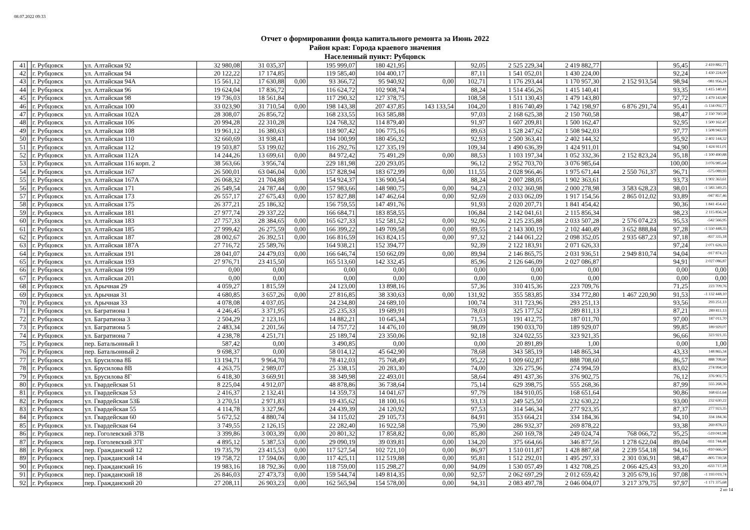08.07.2022 09:33
Отчет о формировании фонда капитального ремонта за Июнь 2022
Район края: Города краевого значения
Населенный пункт: Рубцовск
| 41 | | г. Рубцовск | ул. Алтайская 92 | 32 980,08 | 31 035,37 | | 195 999,07 | 180 421,95 | | 92,05 | 2 525 229,34 | 2 419 882,77 | | 95,45 | 2 419 882,77 |
| 42 | | г. Рубцовск | ул. Алтайская 94 | 20 122,22 | 17 174,85 | | 119 585,40 | 104 400,17 | | 87,11 | 1 541 052,01 | 1 430 224,00 | | 92,24 | 1 430 224,00 |
| 43 | | г. Рубцовск | ул. Алтайская 94А | 15 561,12 | 17 630,88 | 0,00 | 93 366,72 | 95 940,92 | 0,00 | 102,71 | 1 176 293,44 | 1 170 957,30 | 2 152 913,54 | 98,94 | -981 956,24 |
| 44 | | г. Рубцовск | ул. Алтайская 96 | 19 624,04 | 17 836,72 | | 116 624,72 | 102 908,74 | | 88,24 | 1 514 456,26 | 1 415 140,41 | | 93,35 | 1 415 140,41 |
| 45 | | г. Рубцовск | ул. Алтайская 98 | 19 736,03 | 18 561,84 | | 117 290,32 | 127 378,75 | | 108,58 | 1 511 130,43 | 1 479 143,80 | | 97,72 | 1 479 143,80 |
| 46 | | г. Рубцовск | ул. Алтайская 100 | 33 023,90 | 31 710,54 | 0,00 | 198 143,38 | 207 437,85 | 143 133,54 | 104,20 | 1 816 740,49 | 1 742 198,97 | 6 876 291,74 | 95,41 | -5 134 092,77 |
| 47 | | г. Рубцовск | ул. Алтайская 102А | 28 308,07 | 26 856,72 | | 168 233,55 | 163 585,88 | | 97,03 | 2 168 625,38 | 2 150 760,58 | | 98,47 | 2 150 760,58 |
| 48 | | г. Рубцовск | ул. Алтайская 106 | 20 994,28 | 22 310,28 | | 124 768,32 | 114 879,40 | | 91,97 | 1 607 209,81 | 1 500 162,47 | | 92,95 | 1 500 162,47 |
| 49 | | г. Рубцовск | ул. Алтайская 108 | 19 961,12 | 16 380,63 | | 118 907,42 | 106 775,16 | | 89,63 | 1 528 247,62 | 1 508 942,03 | | 97,77 | 1 508 942,03 |
| 50 | | г. Рубцовск | ул. Алтайская 110 | 32 660,69 | 31 938,41 | | 194 100,99 | 180 456,32 | | 92,93 | 2 500 363,41 | 2 402 144,32 | | 95,92 | 2 402 144,32 |
| 51 | | г. Рубцовск | ул. Алтайская 112 | 19 503,87 | 53 199,02 | | 116 292,76 | 127 335,19 | | 109,34 | 1 490 636,39 | 1 424 911,01 | | 94,90 | 1 424 911,01 |
| 52 | | г. Рубцовск | ул. Алтайская 112А | 14 244,26 | 13 699,61 | 0,00 | 84 972,42 | 75 491,29 | 0,00 | 88,53 | 1 103 197,34 | 1 052 332,36 | 2 152 823,24 | 95,18 | -1 100 490,88 |
| 53 | | г. Рубцовск | ул. Алтайская 116 корп. 2 | 38 563,66 | 3 956,74 | | 229 181,98 | 220 293,05 | | 96,12 | 2 952 703,70 | 3 076 985,64 | | 100,00 | 3 076 985,64 |
| 54 | | г. Рубцовск | ул. Алтайская 167 | 26 500,01 | 63 046,04 | 0,00 | 157 828,94 | 183 672,99 | 0,00 | 111,55 | 2 028 966,46 | 1 975 671,44 | 2 550 761,37 | 96,71 | -575 089,93 |
| 55 | | г. Рубцовск | ул. Алтайская 167А | 26 068,32 | 21 704,88 | | 154 924,37 | 136 900,54 | | 88,24 | 2 007 288,05 | 1 902 363,61 | | 93,73 | 1 902 363,61 |
| 56 | | г. Рубцовск | ул. Алтайская 171 | 26 549,54 | 24 787,44 | 0,00 | 157 983,66 | 148 980,75 | 0,00 | 94,23 | 2 032 360,98 | 2 000 278,98 | 3 583 628,23 | 98,01 | -1 583 349,25 |
| 57 | | г. Рубцовск | ул. Алтайская 173 | 26 557,17 | 27 675,43 | 0,00 | 157 827,88 | 147 462,64 | 0,00 | 92,69 | 2 033 062,09 | 1 917 154,56 | 2 865 012,02 | 93,89 | -947 857,46 |
| 58 | | г. Рубцовск | ул. Алтайская 175 | 26 377,21 | 25 186,32 | | 156 759,55 | 147 491,76 | | 91,93 | 2 020 207,71 | 1 841 454,42 | | 90,36 | 1 841 454,42 |
| 59 | | г. Рубцовск | ул. Алтайская 181 | 27 977,74 | 29 337,22 | | 166 684,71 | 183 858,55 | | 106,84 | 2 142 041,61 | 2 115 856,34 | | 98,23 | 2 115 856,34 |
| 60 | | г. Рубцовск | ул. Алтайская 183 | 27 757,33 | 28 384,65 | 0,00 | 165 627,33 | 152 581,52 | 0,00 | 92,06 | 2 125 235,88 | 2 033 507,28 | 2 576 074,23 | 95,53 | -542 566,95 |
| 61 | | г. Рубцовск | ул. Алтайская 185 | 27 999,42 | 26 275,59 | 0,00 | 166 399,22 | 149 709,58 | 0,00 | 89,55 | 2 143 300,19 | 2 102 440,49 | 3 652 888,84 | 97,28 | -1 550 448,35 |
| 62 | | г. Рубцовск | ул. Алтайская 187 | 28 002,67 | 26 392,51 | 0,00 | 166 816,59 | 163 824,15 | 0,00 | 97,32 | 2 144 061,22 | 2 098 352,05 | 2 935 687,23 | 97,18 | -837 335,18 |
| 63 | | г. Рубцовск | ул. Алтайская 187А | 27 716,72 | 25 589,76 | | 164 938,21 | 152 394,77 | | 92,39 | 2 122 183,91 | 2 071 626,33 | | 97,24 | 2 071 626,33 |
| 64 | | г. Рубцовск | ул. Алтайская 191 | 28 041,07 | 24 479,03 | 0,00 | 166 646,74 | 150 662,09 | 0,00 | 89,94 | 2 146 865,75 | 2 031 936,51 | 2 949 810,74 | 94,04 | -917 874,23 |
| 65 | | г. Рубцовск | ул. Алтайская 193 | 27 976,71 | 23 415,50 | | 165 513,60 | 142 332,45 | | 85,96 | 2 126 646,09 | 2 027 086,87 | | 94,91 | 2 027 086,87 |
| 66 | | г. Рубцовск | ул. Алтайская 199 | 0,00 | 0,00 | | 0,00 | 0,00 | | 0,00 | 0,00 | 0,00 | | 0,00 | 0,00 |
| 67 | | г. Рубцовск | ул. Алтайская 201 | 0,00 | 0,00 | | 0,00 | 0,00 | | 0,00 | 0,00 | 0,00 | | 0,00 | 0,00 |
| 68 | | г. Рубцовск | ул. Арычная 29 | 4 059,27 | 1 815,59 | | 24 123,00 | 13 898,16 | | 57,36 | 310 415,36 | 223 709,76 | | 71,25 | 223 709,76 |
| 69 | | г. Рубцовск | ул. Арычная 31 | 4 680,85 | 3 657,26 | 0,00 | 27 816,85 | 38 330,63 | 0,00 | 131,92 | 355 583,85 | 334 772,80 | 1 467 220,90 | 91,53 | -1 132 448,10 |
| 70 | | г. Рубцовск | ул. Арычная 33 | 4 078,08 | 4 037,05 | | 24 234,80 | 24 689,10 | | 100,74 | 311 723,96 | 293 251,13 | | 93,56 | 293 251,13 |
| 71 | | г. Рубцовск | ул. Багратиона 1 | 4 246,45 | 3 371,95 | | 25 235,33 | 19 689,91 | | 78,03 | 325 177,52 | 289 811,13 | | 87,21 | 289 811,13 |
| 72 | | г. Рубцовск | ул. Багратиона 3 | 2 504,29 | 2 123,16 | | 14 882,21 | 10 645,34 | | 71,53 | 191 412,75 | 187 011,70 | | 97,00 | 187 011,70 |
| 73 | | г. Рубцовск | ул. Багратиона 5 | 2 483,34 | 2 201,56 | | 14 757,72 | 14 476,10 | | 98,09 | 190 033,70 | 189 929,07 | | 99,85 | 189 929,07 |
| 74 | | г. Рубцовск | ул. Багратиона 7 | 4 238,78 | 4 251,71 | | 25 189,74 | 23 350,06 | | 92,18 | 324 022,55 | 323 921,35 | | 96,66 | 323 921,35 |
| 75 | | г. Рубцовск | пер. Батальонный 1 | 587,42 | 0,00 | | 3 490,85 | 0,00 | | 0,00 | 20 891,89 | 1,00 | | 0,00 | 1,00 |
| 76 | | г. Рубцовск | пер. Батальонный 2 | 9 698,37 | 0,00 | | 58 014,12 | 45 642,90 | | 78,68 | 343 585,19 | 148 865,34 | | 43,33 | 148 865,34 |
| 77 | | г. Рубцовск | ул. Брусилова 8Б | 13 194,71 | 9 964,70 | | 78 412,03 | 75 768,49 | | 95,22 | 1 009 602,87 | 888 708,60 | | 86,57 | 888 708,60 |
| 78 | | г. Рубцовск | ул. Брусилова 8В | 4 263,75 | 2 989,07 | | 25 338,15 | 20 283,30 | | 74,00 | 326 275,96 | 274 994,59 | | 83,02 | 274 994,59 |
| 79 | | г. Рубцовск | ул. Брусилова 8Г | 6 418,30 | 3 669,91 | | 38 349,98 | 22 493,01 | | 58,64 | 491 437,36 | 376 902,75 | | 76,12 | 376 902,75 |
| 80 | | г. Рубцовск | ул. Гвардейская 51 | 8 225,04 | 4 912,07 | | 48 878,86 | 36 738,64 | | 75,14 | 629 398,75 | 555 268,36 | | 87,99 | 555 268,36 |
| 81 | | г. Рубцовск | ул. Гвардейская 53 | 2 416,37 | 2 132,41 | | 14 359,73 | 14 041,67 | | 97,79 | 184 910,05 | 168 651,64 | | 90,86 | 168 651,64 |
| 82 | | г. Рубцовск | ул. Гвардейская 53Б | 3 270,51 | 2 971,83 | | 19 435,62 | 18 100,16 | | 93,13 | 249 525,50 | 232 630,22 | | 93,00 | 232 630,22 |
| 83 | | г. Рубцовск | ул. Гвардейская 55 | 4 114,78 | 3 327,96 | | 24 439,39 | 24 120,92 | | 97,53 | 314 546,34 | 277 923,35 | | 87,37 | 277 923,35 |
| 84 | | г. Рубцовск | ул. Гвардейская 60 | 5 672,52 | 4 880,74 | | 34 115,02 | 29 105,73 | | 84,91 | 353 664,21 | 334 184,36 | | 94,10 | 334 184,36 |
| 85 | | г. Рубцовск | ул. Гвардейская 64 | 3 749,55 | 2 126,15 | | 22 282,40 | 16 922,58 | | 75,90 | 286 932,37 | 269 878,22 | | 93,38 | 269 878,22 |
| 86 | | г. Рубцовск | пер. Гоголевский 37В | 3 399,86 | 3 003,39 | 0,00 | 20 801,32 | 17 858,82 | 0,00 | 85,80 | 260 169,78 | 249 024,74 | 768 066,72 | 95,25 | -519 041,98 |
| 87 | | г. Рубцовск | пер. Гоголевский 37Г | 4 895,12 | 5 387,53 | 0,00 | 29 090,19 | 39 039,81 | 0,00 | 134,20 | 375 664,66 | 346 877,56 | 1 278 622,04 | 89,04 | -931 744,48 |
| 88 | | г. Рубцовск | пер. Гражданский 12 | 19 735,79 | 23 415,53 | 0,00 | 117 527,54 | 102 721,10 | 0,00 | 86,97 | 1 510 011,87 | 1 428 887,68 | 2 239 554,18 | 94,16 | -810 666,50 |
| 89 | | г. Рубцовск | пер. Гражданский 14 | 19 758,72 | 17 594,06 | 0,00 | 117 425,11 | 112 519,88 | 0,00 | 95,81 | 1 512 292,01 | 1 495 297,33 | 2 301 036,91 | 98,47 | -805 739,58 |
| 90 | | г. Рубцовск | пер. Гражданский 16 | 19 983,16 | 18 792,36 | 0,00 | 118 759,00 | 115 298,27 | 0,00 | 94,09 | 1 530 057,49 | 1 432 708,25 | 2 066 425,43 | 93,20 | -633 717,18 |
| 91 | | г. Рубцовск | пер. Гражданский 18 | 26 846,03 | 27 473,73 | 0,00 | 159 544,74 | 149 814,35 | 0,00 | 92,57 | 2 062 697,29 | 2 012 659,42 | 3 205 679,16 | 97,08 | -1 193 019,74 |
| 92 | | г. Рубцовск | пер. Гражданский 20 | 27 208,11 | 26 903,23 | 0,00 | 162 565,94 | 154 578,00 | 0,00 | 94,31 | 2 083 497,78 | 2 046 004,07 | 3 217 379,75 | 97,97 | -1 171 375,68 |
2 из 14